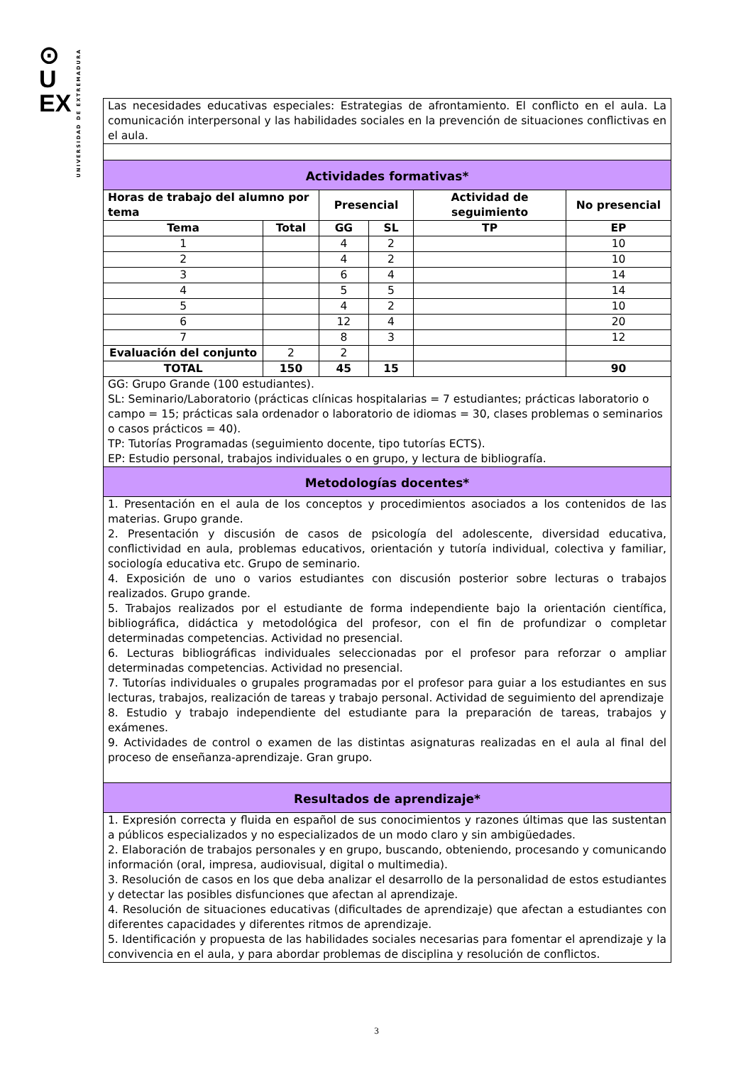⊙
U
EX
UNIVERSIDAD DE EXTREMADURA
| Las necesidades educativas especiales: Estrategias de afrontamiento. El conflicto en el aula. La comunicación interpersonal y las habilidades sociales en la prevención de situaciones conflictivas en el aula. | | | | | |
| Actividades formativas* | | | | | |
| Horas de trabajo del alumno por tema | | Presencial | | Actividad de seguimiento | No presencial |
| Tema | Total | GG | SL | TP | EP |
| 1 | | 4 | 2 | | 10 |
| 2 | | 4 | 2 | | 10 |
| 3 | | 6 | 4 | | 14 |
| 4 | | 5 | 5 | | 14 |
| 5 | | 4 | 2 | | 10 |
| 6 | | 12 | 4 | | 20 |
| 7 | | 8 | 3 | | 12 |
| Evaluación del conjunto | 2 | 2 | | | |
| TOTAL | 150 | 45 | 15 | | 90 |
| GG: Grupo Grande (100 estudiantes). SL: Seminario/Laboratorio (prácticas clínicas hospitalarias = 7 estudiantes; prácticas laboratorio o campo = 15; prácticas sala ordenador o laboratorio de idiomas = 30, clases problemas o seminarios o casos prácticos = 40). TP: Tutorías Programadas (seguimiento docente, tipo tutorías ECTS). EP: Estudio personal, trabajos individuales o en grupo, y lectura de bibliografía. | | | | | |
| Metodologías docentes* | | | | | |
| 1. Presentación en el aula de los conceptos y procedimientos asociados a los contenidos de las materias. Grupo grande. 2. Presentación y discusión de casos de psicología del adolescente, diversidad educativa, conflictividad en aula, problemas educativos, orientación y tutoría individual, colectiva y familiar, sociología educativa etc. Grupo de seminario. 4. Exposición de uno o varios estudiantes con discusión posterior sobre lecturas o trabajos realizados. Grupo grande. 5. Trabajos realizados por el estudiante de forma independiente bajo la orientación científica, bibliográfica, didáctica y metodológica del profesor, con el fin de profundizar o completar determinadas competencias. Actividad no presencial. 6. Lecturas bibliográficas individuales seleccionadas por el profesor para reforzar o ampliar determinadas competencias. Actividad no presencial. 7. Tutorías individuales o grupales programadas por el profesor para guiar a los estudiantes en sus lecturas, trabajos, realización de tareas y trabajo personal. Actividad de seguimiento del aprendizaje 8. Estudio y trabajo independiente del estudiante para la preparación de tareas, trabajos y exámenes. 9. Actividades de control o examen de las distintas asignaturas realizadas en el aula al final del proceso de enseñanza-aprendizaje. Gran grupo. | | | | | |
| Resultados de aprendizaje* | | | | | |
| 1. Expresión correcta y fluida en español de sus conocimientos y razones últimas que las sustentan a públicos especializados y no especializados de un modo claro y sin ambigüedades. 2. Elaboración de trabajos personales y en grupo, buscando, obteniendo, procesando y comunicando información (oral, impresa, audiovisual, digital o multimedia). 3. Resolución de casos en los que deba analizar el desarrollo de la personalidad de estos estudiantes y detectar las posibles disfunciones que afectan al aprendizaje. 4. Resolución de situaciones educativas (dificultades de aprendizaje) que afectan a estudiantes con diferentes capacidades y diferentes ritmos de aprendizaje. 5. Identificación y propuesta de las habilidades sociales necesarias para fomentar el aprendizaje y la convivencia en el aula, y para abordar problemas de disciplina y resolución de conflictos. | | | | | |
3